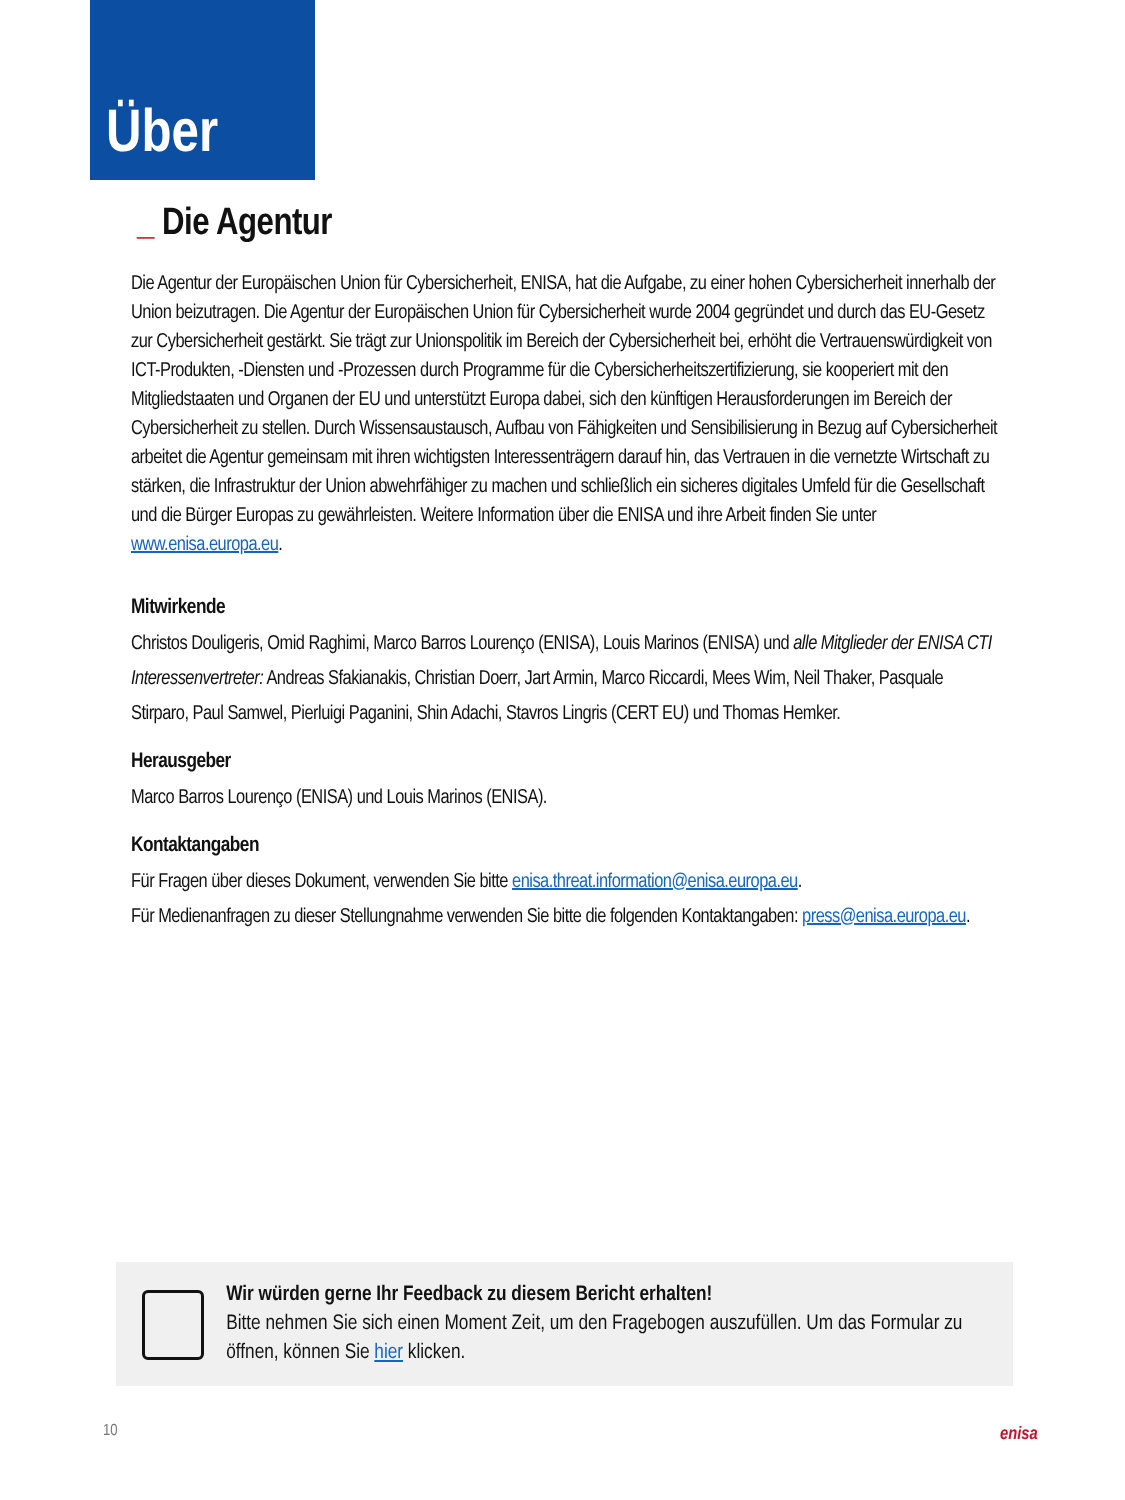Über
_ Die Agentur
Die Agentur der Europäischen Union für Cybersicherheit, ENISA, hat die Aufgabe, zu einer hohen Cybersicherheit innerhalb der Union beizutragen. Die Agentur der Europäischen Union für Cybersicherheit wurde 2004 gegründet und durch das EU-Gesetz zur Cybersicherheit gestärkt. Sie trägt zur Unionspolitik im Bereich der Cybersicherheit bei, erhöht die Vertrauenswürdigkeit von ICT-Produkten, -Diensten und -Prozessen durch Programme für die Cybersicherheitszertifizierung, sie kooperiert mit den Mitgliedstaaten und Organen der EU und unterstützt Europa dabei, sich den künftigen Herausforderungen im Bereich der Cybersicherheit zu stellen. Durch Wissensaustausch, Aufbau von Fähigkeiten und Sensibilisierung in Bezug auf Cybersicherheit arbeitet die Agentur gemeinsam mit ihren wichtigsten Interessenträgern darauf hin, das Vertrauen in die vernetzte Wirtschaft zu stärken, die Infrastruktur der Union abwehrfähiger zu machen und schließlich ein sicheres digitales Umfeld für die Gesellschaft und die Bürger Europas zu gewährleisten. Weitere Information über die ENISA und ihre Arbeit finden Sie unter www.enisa.europa.eu.
Mitwirkende
Christos Douligeris, Omid Raghimi, Marco Barros Lourenço (ENISA), Louis Marinos (ENISA) und alle Mitglieder der ENISA CTI Interessenvertreter: Andreas Sfakianakis, Christian Doerr, Jart Armin, Marco Riccardi, Mees Wim, Neil Thaker, Pasquale Stirparo, Paul Samwel, Pierluigi Paganini, Shin Adachi, Stavros Lingris (CERT EU) und Thomas Hemker.
Herausgeber
Marco Barros Lourenço (ENISA) und Louis Marinos (ENISA).
Kontaktangaben
Für Fragen über dieses Dokument, verwenden Sie bitte enisa.threat.information@enisa.europa.eu.
Für Medienanfragen zu dieser Stellungnahme verwenden Sie bitte die folgenden Kontaktangaben: press@enisa.europa.eu.
Wir würden gerne Ihr Feedback zu diesem Bericht erhalten!
Bitte nehmen Sie sich einen Moment Zeit, um den Fragebogen auszufüllen. Um das Formular zu öffnen, können Sie hier klicken.
10 enisa